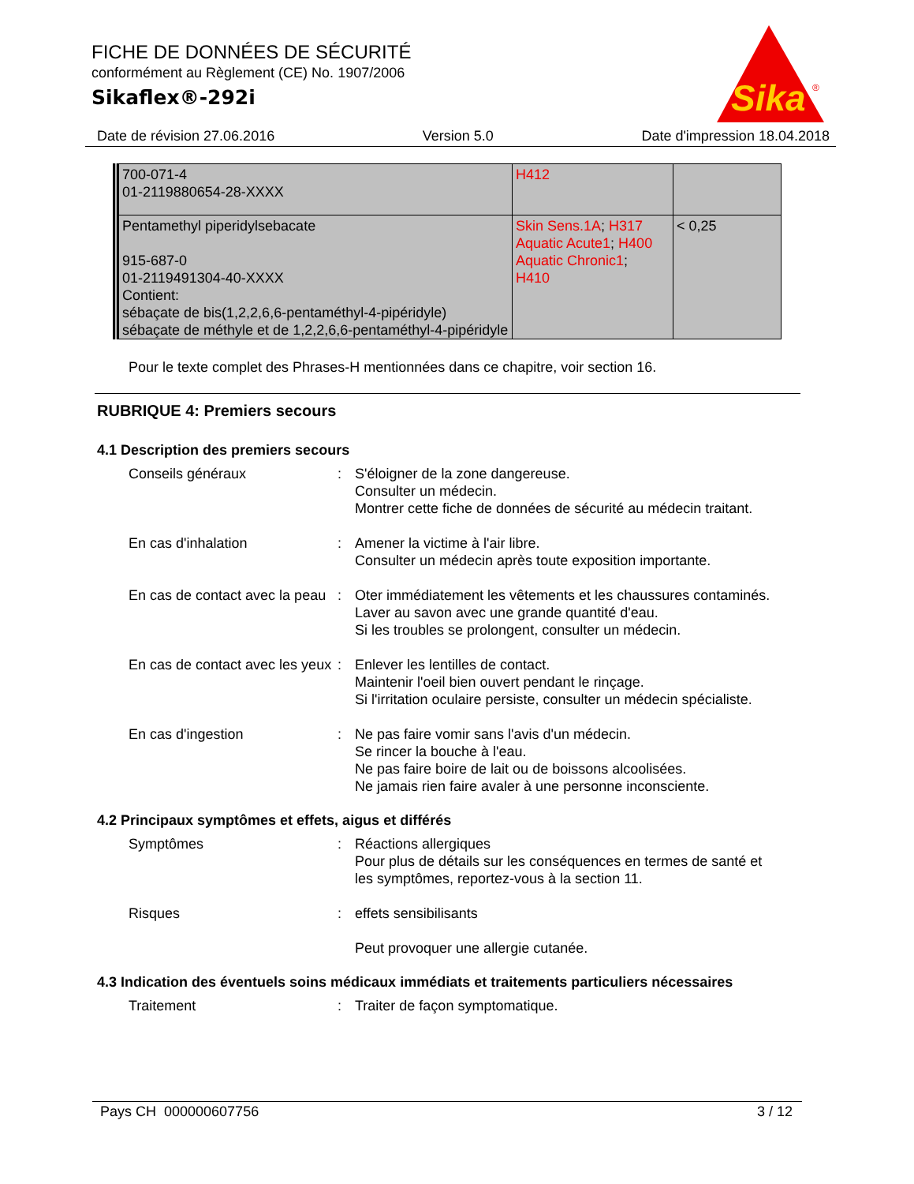FICHE DE DONNÉES DE SÉCURITÉ
conformément au Règlement (CE) No. 1907/2006
Sikaflex®-292i
Sika
®
Date de révision 27.06.2016 Version 5.0 Date d'impression 18.04.2018
| 700-071-4 01-2119880654-28-XXXX | H412 | |
| Pentamethyl piperidylsebacate 915-687-0 01-2119491304-40-XXXX Contient: sébaçate de bis(1,2,2,6,6-pentaméthyl-4-pipéridyle) sébaçate de méthyle et de 1,2,2,6,6-pentaméthyl-4-pipéridyle | Skin Sens.1A ; H317 Aquatic Acute1 ; H400 Aquatic Chronic1 ; H410 | < 0,25 |
Pour le texte complet des Phrases-H mentionnées dans ce chapitre, voir section 16.
RUBRIQUE 4: Premiers secours
4.1 Description des premiers secours
Conseils généraux : S'éloigner de la zone dangereuse.
Consulter un médecin.
Montrer cette fiche de données de sécurité au médecin traitant.
En cas d'inhalation : Amener la victime à l'air libre.
Consulter un médecin après toute exposition importante.
En cas de contact avec la peau
: Oter immédiatement les vêtements et les chaussures contaminés.
Laver au savon avec une grande quantité d'eau.
Si les troubles se prolongent, consulter un médecin.
En cas de contact avec les yeux
: Enlever les lentilles de contact.
Maintenir l'oeil bien ouvert pendant le rinçage.
Si l'irritation oculaire persiste, consulter un médecin spécialiste.
En cas d'ingestion : Ne pas faire vomir sans l'avis d'un médecin.
Se rincer la bouche à l'eau.
Ne pas faire boire de lait ou de boissons alcoolisées.
Ne jamais rien faire avaler à une personne inconsciente.
4.2 Principaux symptômes et effets, aigus et différés
Symptômes : Réactions allergiques
Pour plus de détails sur les conséquences en termes de santé et les symptômes, reportez-vous à la section 11.
Risques : effets sensibilisants
Peut provoquer une allergie cutanée.
4.3 Indication des éventuels soins médicaux immédiats et traitements particuliers nécessaires
Traitement : Traiter de façon symptomatique.
Pays CH 000000607756 3 / 12